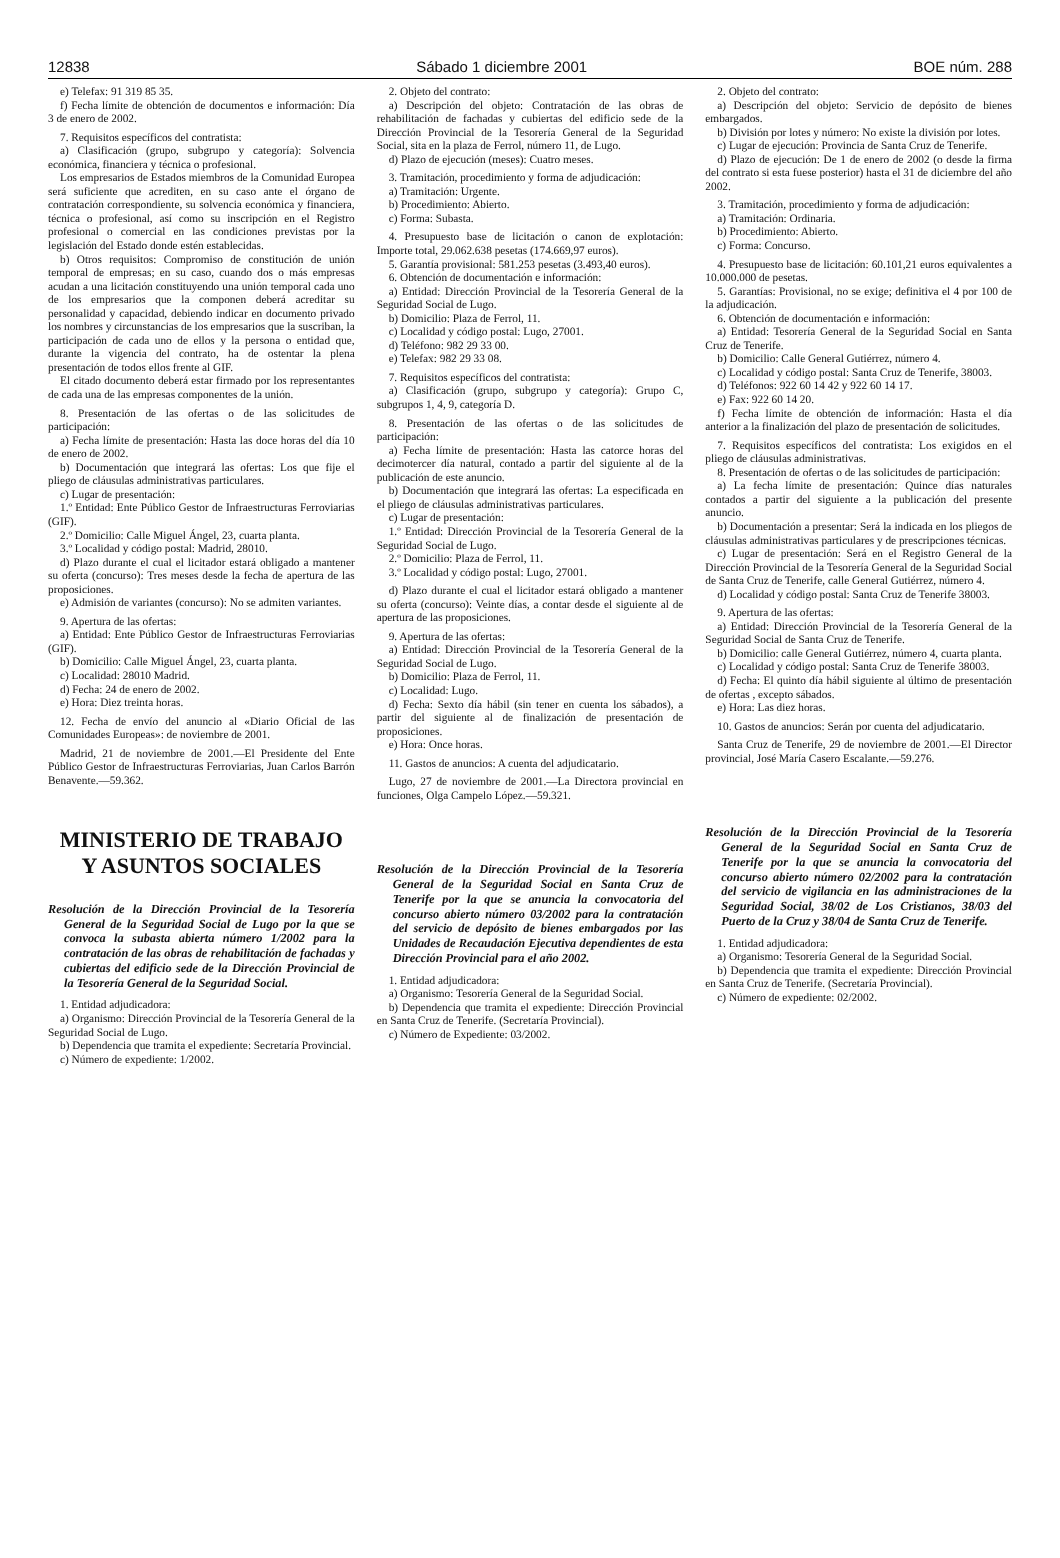12838 Sábado 1 diciembre 2001 BOE núm. 288
e) Telefax: 91 319 85 35.
f) Fecha límite de obtención de documentos e información: Día 3 de enero de 2002.
7. Requisitos específicos del contratista:
a) Clasificación (grupo, subgrupo y categoría): Solvencia económica, financiera y técnica o profesional.
Los empresarios de Estados miembros de la Comunidad Europea será suficiente que acrediten, en su caso ante el órgano de contratación correspondiente, su solvencia económica y financiera, técnica o profesional, así como su inscripción en el Registro profesional o comercial en las condiciones previstas por la legislación del Estado donde estén establecidas.
b) Otros requisitos: Compromiso de constitución de unión temporal de empresas; en su caso, cuando dos o más empresas acudan a una licitación constituyendo una unión temporal cada uno de los empresarios que la componen deberá acreditar su personalidad y capacidad, debiendo indicar en documento privado los nombres y circunstancias de los empresarios que la suscriban, la participación de cada uno de ellos y la persona o entidad que, durante la vigencia del contrato, ha de ostentar la plena presentación de todos ellos frente al GIF.
El citado documento deberá estar firmado por los representantes de cada una de las empresas componentes de la unión.
8. Presentación de las ofertas o de las solicitudes de participación:
a) Fecha límite de presentación: Hasta las doce horas del día 10 de enero de 2002.
b) Documentación que integrará las ofertas: Los que fije el pliego de cláusulas administrativas particulares.
c) Lugar de presentación:
1.º Entidad: Ente Público Gestor de Infraestructuras Ferroviarias (GIF).
2.º Domicilio: Calle Miguel Ángel, 23, cuarta planta.
3.º Localidad y código postal: Madrid, 28010.
d) Plazo durante el cual el licitador estará obligado a mantener su oferta (concurso): Tres meses desde la fecha de apertura de las proposiciones.
e) Admisión de variantes (concurso): No se admiten variantes.
9. Apertura de las ofertas:
a) Entidad: Ente Público Gestor de Infraestructuras Ferroviarias (GIF).
b) Domicilio: Calle Miguel Ángel, 23, cuarta planta.
c) Localidad: 28010 Madrid.
d) Fecha: 24 de enero de 2002.
e) Hora: Diez treinta horas.
12. Fecha de envío del anuncio al «Diario Oficial de las Comunidades Europeas»: de noviembre de 2001.
Madrid, 21 de noviembre de 2001.—El Presidente del Ente Público Gestor de Infraestructuras Ferroviarias, Juan Carlos Barrón Benavente.—59.362.
MINISTERIO DE TRABAJO
Y ASUNTOS SOCIALES
Resolución de la Dirección Provincial de la Tesorería General de la Seguridad Social de Lugo por la que se convoca la subasta abierta número 1/2002 para la contratación de las obras de rehabilitación de fachadas y cubiertas del edificio sede de la Dirección Provincial de la Tesorería General de la Seguridad Social.
1. Entidad adjudicadora:
a) Organismo: Dirección Provincial de la Tesorería General de la Seguridad Social de Lugo.
b) Dependencia que tramita el expediente: Secretaría Provincial.
c) Número de expediente: 1/2002.
2. Objeto del contrato:
a) Descripción del objeto: Contratación de las obras de rehabilitación de fachadas y cubiertas del edificio sede de la Dirección Provincial de la Tesorería General de la Seguridad Social, sita en la plaza de Ferrol, número 11, de Lugo.
d) Plazo de ejecución (meses): Cuatro meses.
3. Tramitación, procedimiento y forma de adjudicación:
a) Tramitación: Urgente.
b) Procedimiento: Abierto.
c) Forma: Subasta.
4. Presupuesto base de licitación o canon de explotación: Importe total, 29.062.638 pesetas (174.669,97 euros).
5. Garantía provisional: 581.253 pesetas (3.493,40 euros).
6. Obtención de documentación e información:
a) Entidad: Dirección Provincial de la Tesorería General de la Seguridad Social de Lugo.
b) Domicilio: Plaza de Ferrol, 11.
c) Localidad y código postal: Lugo, 27001.
d) Teléfono: 982 29 33 00.
e) Telefax: 982 29 33 08.
7. Requisitos específicos del contratista:
a) Clasificación (grupo, subgrupo y categoría): Grupo C, subgrupos 1, 4, 9, categoría D.
8. Presentación de las ofertas o de las solicitudes de participación:
a) Fecha límite de presentación: Hasta las catorce horas del decimotercer día natural, contado a partir del siguiente al de la publicación de este anuncio.
b) Documentación que integrará las ofertas: La especificada en el pliego de cláusulas administrativas particulares.
c) Lugar de presentación:
1.º Entidad: Dirección Provincial de la Tesorería General de la Seguridad Social de Lugo.
2.º Domicilio: Plaza de Ferrol, 11.
3.º Localidad y código postal: Lugo, 27001.
d) Plazo durante el cual el licitador estará obligado a mantener su oferta (concurso): Veinte días, a contar desde el siguiente al de apertura de las proposiciones.
9. Apertura de las ofertas:
a) Entidad: Dirección Provincial de la Tesorería General de la Seguridad Social de Lugo.
b) Domicilio: Plaza de Ferrol, 11.
c) Localidad: Lugo.
d) Fecha: Sexto día hábil (sin tener en cuenta los sábados), a partir del siguiente al de finalización de presentación de proposiciones.
e) Hora: Once horas.
11. Gastos de anuncios: A cuenta del adjudicatario.
Lugo, 27 de noviembre de 2001.—La Directora provincial en funciones, Olga Campelo López.—59.321.
Resolución de la Dirección Provincial de la Tesorería General de la Seguridad Social en Santa Cruz de Tenerife por la que se anuncia la convocatoria del concurso abierto número 03/2002 para la contratación del servicio de depósito de bienes embargados por las Unidades de Recaudación Ejecutiva dependientes de esta Dirección Provincial para el año 2002.
1. Entidad adjudicadora:
a) Organismo: Tesorería General de la Seguridad Social.
b) Dependencia que tramita el expediente: Dirección Provincial en Santa Cruz de Tenerife. (Secretaría Provincial).
c) Número de Expediente: 03/2002.
2. Objeto del contrato:
a) Descripción del objeto: Servicio de depósito de bienes embargados.
b) División por lotes y número: No existe la división por lotes.
c) Lugar de ejecución: Provincia de Santa Cruz de Tenerife.
d) Plazo de ejecución: De 1 de enero de 2002 (o desde la firma del contrato si esta fuese posterior) hasta el 31 de diciembre del año 2002.
3. Tramitación, procedimiento y forma de adjudicación:
a) Tramitación: Ordinaria.
b) Procedimiento: Abierto.
c) Forma: Concurso.
4. Presupuesto base de licitación: 60.101,21 euros equivalentes a 10.000.000 de pesetas.
5. Garantías: Provisional, no se exige; definitiva el 4 por 100 de la adjudicación.
6. Obtención de documentación e información:
a) Entidad: Tesorería General de la Seguridad Social en Santa Cruz de Tenerife.
b) Domicilio: Calle General Gutiérrez, número 4.
c) Localidad y código postal: Santa Cruz de Tenerife, 38003.
d) Teléfonos: 922 60 14 42 y 922 60 14 17.
e) Fax: 922 60 14 20.
f) Fecha límite de obtención de información: Hasta el día anterior a la finalización del plazo de presentación de solicitudes.
7. Requisitos específicos del contratista: Los exigidos en el pliego de cláusulas administrativas.
8. Presentación de ofertas o de las solicitudes de participación:
a) La fecha límite de presentación: Quince días naturales contados a partir del siguiente a la publicación del presente anuncio.
b) Documentación a presentar: Será la indicada en los pliegos de cláusulas administrativas particulares y de prescripciones técnicas.
c) Lugar de presentación: Será en el Registro General de la Dirección Provincial de la Tesorería General de la Seguridad Social de Santa Cruz de Tenerife, calle General Gutiérrez, número 4.
d) Localidad y código postal: Santa Cruz de Tenerife 38003.
9. Apertura de las ofertas:
a) Entidad: Dirección Provincial de la Tesorería General de la Seguridad Social de Santa Cruz de Tenerife.
b) Domicilio: calle General Gutiérrez, número 4, cuarta planta.
c) Localidad y código postal: Santa Cruz de Tenerife 38003.
d) Fecha: El quinto día hábil siguiente al último de presentación de ofertas , excepto sábados.
e) Hora: Las diez horas.
10. Gastos de anuncios: Serán por cuenta del adjudicatario.
Santa Cruz de Tenerife, 29 de noviembre de 2001.—El Director provincial, José María Casero Escalante.—59.276.
Resolución de la Dirección Provincial de la Tesorería General de la Seguridad Social en Santa Cruz de Tenerife por la que se anuncia la convocatoria del concurso abierto número 02/2002 para la contratación del servicio de vigilancia en las administraciones de la Seguridad Social, 38/02 de Los Cristianos, 38/03 del Puerto de la Cruz y 38/04 de Santa Cruz de Tenerife.
1. Entidad adjudicadora:
a) Organismo: Tesorería General de la Seguridad Social.
b) Dependencia que tramita el expediente: Dirección Provincial en Santa Cruz de Tenerife. (Secretaría Provincial).
c) Número de expediente: 02/2002.